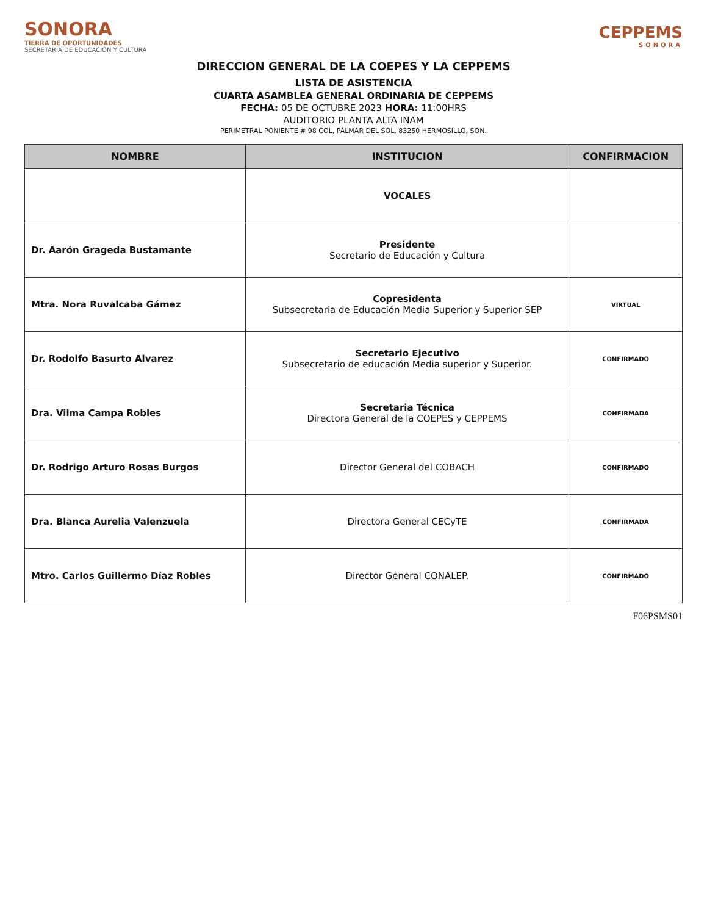SONORA
TIERRA DE OPORTUNIDADES
SECRETARÍA DE EDUCACIÓN Y CULTURA
CEPPEMS
SONORA
DIRECCION GENERAL DE LA COEPES Y LA CEPPEMS
LISTA DE ASISTENCIA
CUARTA ASAMBLEA GENERAL ORDINARIA DE CEPPEMS
FECHA: 05 DE OCTUBRE 2023 HORA: 11:00HRS
AUDITORIO PLANTA ALTA INAM
PERIMETRAL PONIENTE # 98 COL, PALMAR DEL SOL, 83250 HERMOSILLO, SON.
| NOMBRE | INSTITUCION | CONFIRMACION |
| --- | --- | --- |
| | VOCALES | |
| Dr. Aarón Grageda Bustamante | Presidente Secretario de Educación y Cultura | |
| Mtra. Nora Ruvalcaba Gámez | Copresidenta Subsecretaria de Educación Media Superior y Superior SEP | VIRTUAL |
| Dr. Rodolfo Basurto Alvarez | Secretario Ejecutivo Subsecretario de educación Media superior y Superior. | CONFIRMADO |
| Dra. Vilma Campa Robles | Secretaria Técnica Directora General de la COEPES y CEPPEMS | CONFIRMADA |
| Dr. Rodrigo Arturo Rosas Burgos | Director General del COBACH | CONFIRMADO |
| Dra. Blanca Aurelia Valenzuela | Directora General CECyTE | CONFIRMADA |
| Mtro. Carlos Guillermo Díaz Robles | Director General CONALEP. | CONFIRMADO |
F06PSMS01